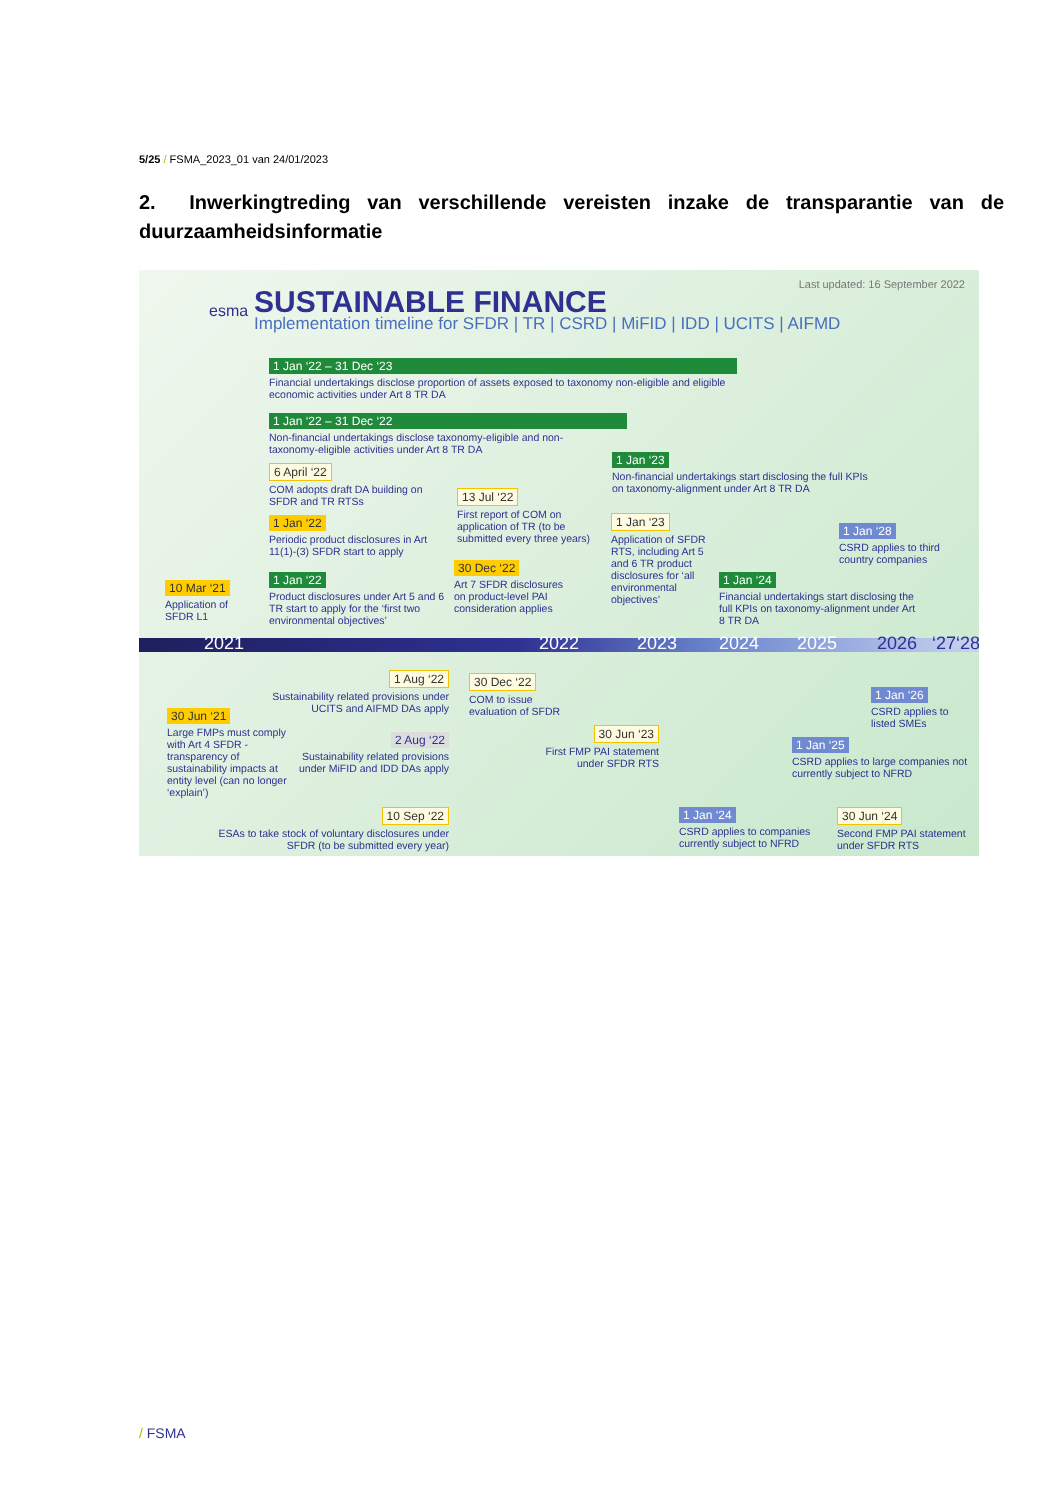5/25 / FSMA_2023_01 van 24/01/2023
2. Inwerkingtreding van verschillende vereisten inzake de transparantie van de duurzaamheidsinformatie
esma SUSTAINABLE FINANCE
Implementation timeline for SFDR | TR | CSRD | MiFID | IDD | UCITS | AIFMD
Last updated: 16 September 2022
1 Jan ‘22 – 31 Dec ‘23
Financial undertakings disclose proportion of assets exposed to taxonomy non-eligible and eligible economic activities under Art 8 TR DA
1 Jan ‘22 – 31 Dec ‘22
Non-financial undertakings disclose taxonomy-eligible and non-taxonomy-eligible activities under Art 8 TR DA
6 April ‘22
COM adopts draft DA building on SFDR and TR RTSs
1 Jan ‘22
Periodic product disclosures in Art 11(1)-(3) SFDR start to apply
1 Jan ‘22
Product disclosures under Art 5 and 6 TR start to apply for the ‘first two environmental objectives’
10 Mar ‘21
Application of SFDR L1
13 Jul ‘22
First report of COM on application of TR (to be submitted every three years)
30 Dec ‘22
Art 7 SFDR disclosures on product-level PAI consideration applies
1 Jan ‘23
Non-financial undertakings start disclosing the full KPIs on taxonomy-alignment under Art 8 TR DA
1 Jan ‘23
Application of SFDR RTS, including Art 5 and 6 TR product disclosures for ‘all environmental objectives’
1 Jan ‘24
Financial undertakings start disclosing the full KPIs on taxonomy-alignment under Art 8 TR DA
1 Jan ‘28
CSRD applies to third country companies
2021 2022 2023 2024 2025 2026 ‘27‘28
30 Jun ‘21
Large FMPs must comply with Art 4 SFDR - transparency of sustainability impacts at entity level (can no longer ‘explain’)
1 Aug ‘22
Sustainability related provisions under UCITS and AIFMD DAs apply
2 Aug ‘22
Sustainability related provisions under MiFID and IDD DAs apply
10 Sep ‘22
ESAs to take stock of voluntary disclosures under SFDR (to be submitted every year)
30 Dec ‘22
COM to issue evaluation of SFDR
30 Jun ‘23
First FMP PAI statement under SFDR RTS
1 Jan ‘24
CSRD applies to companies currently subject to NFRD
30 Jun ‘24
Second FMP PAI statement under SFDR RTS
1 Jan ‘25
CSRD applies to large companies not currently subject to NFRD
1 Jan ‘26
CSRD applies to listed SMEs
/ FSMA